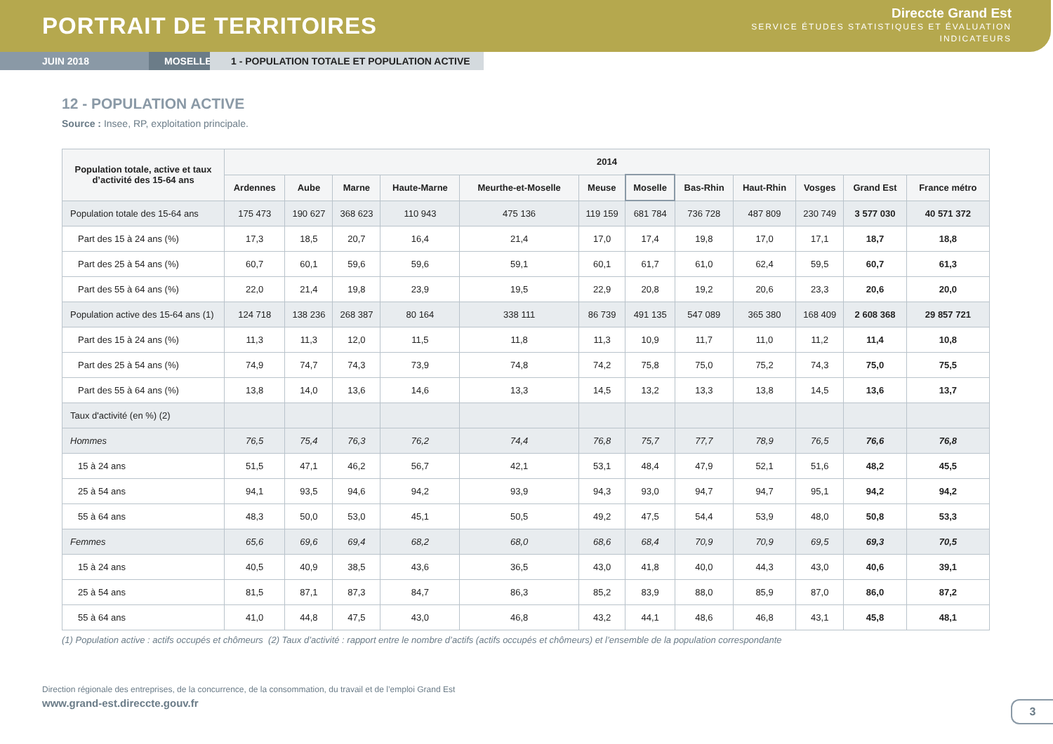PORTRAIT DE TERRITOIRES
Direccte Grand Est
SERVICE ÉTUDES STATISTIQUES ET ÉVALUATION
INDICATEURS
JUIN 2018 MOSELLE 1 - POPULATION TOTALE ET POPULATION ACTIVE
12 - POPULATION ACTIVE
Source : Insee, RP, exploitation principale.
| Population totale, active et taux d’activité des 15-64 ans | 2014 | | | | | | | | | | | |
| --- | --- | --- | --- | --- | --- | --- | --- | --- | --- | --- | --- | --- |
| | Ardennes | Aube | Marne | Haute-Marne | Meurthe-et-Moselle | Meuse | Moselle | Bas-Rhin | Haut-Rhin | Vosges | Grand Est | France métro |
| Population totale des 15-64 ans | 175 473 | 190 627 | 368 623 | 110 943 | 475 136 | 119 159 | 681 784 | 736 728 | 487 809 | 230 749 | 3 577 030 | 40 571 372 |
| Part des 15 à 24 ans (%) | 17,3 | 18,5 | 20,7 | 16,4 | 21,4 | 17,0 | 17,4 | 19,8 | 17,0 | 17,1 | 18,7 | 18,8 |
| Part des 25 à 54 ans (%) | 60,7 | 60,1 | 59,6 | 59,6 | 59,1 | 60,1 | 61,7 | 61,0 | 62,4 | 59,5 | 60,7 | 61,3 |
| Part des 55 à 64 ans (%) | 22,0 | 21,4 | 19,8 | 23,9 | 19,5 | 22,9 | 20,8 | 19,2 | 20,6 | 23,3 | 20,6 | 20,0 |
| Population active des 15-64 ans (1) | 124 718 | 138 236 | 268 387 | 80 164 | 338 111 | 86 739 | 491 135 | 547 089 | 365 380 | 168 409 | 2 608 368 | 29 857 721 |
| Part des 15 à 24 ans (%) | 11,3 | 11,3 | 12,0 | 11,5 | 11,8 | 11,3 | 10,9 | 11,7 | 11,0 | 11,2 | 11,4 | 10,8 |
| Part des 25 à 54 ans (%) | 74,9 | 74,7 | 74,3 | 73,9 | 74,8 | 74,2 | 75,8 | 75,0 | 75,2 | 74,3 | 75,0 | 75,5 |
| Part des 55 à 64 ans (%) | 13,8 | 14,0 | 13,6 | 14,6 | 13,3 | 14,5 | 13,2 | 13,3 | 13,8 | 14,5 | 13,6 | 13,7 |
| Taux d'activité (en %) (2) | | | | | | | | | | | | |
| Hommes | 76,5 | 75,4 | 76,3 | 76,2 | 74,4 | 76,8 | 75,7 | 77,7 | 78,9 | 76,5 | 76,6 | 76,8 |
| 15 à 24 ans | 51,5 | 47,1 | 46,2 | 56,7 | 42,1 | 53,1 | 48,4 | 47,9 | 52,1 | 51,6 | 48,2 | 45,5 |
| 25 à 54 ans | 94,1 | 93,5 | 94,6 | 94,2 | 93,9 | 94,3 | 93,0 | 94,7 | 94,7 | 95,1 | 94,2 | 94,2 |
| 55 à 64 ans | 48,3 | 50,0 | 53,0 | 45,1 | 50,5 | 49,2 | 47,5 | 54,4 | 53,9 | 48,0 | 50,8 | 53,3 |
| Femmes | 65,6 | 69,6 | 69,4 | 68,2 | 68,0 | 68,6 | 68,4 | 70,9 | 70,9 | 69,5 | 69,3 | 70,5 |
| 15 à 24 ans | 40,5 | 40,9 | 38,5 | 43,6 | 36,5 | 43,0 | 41,8 | 40,0 | 44,3 | 43,0 | 40,6 | 39,1 |
| 25 à 54 ans | 81,5 | 87,1 | 87,3 | 84,7 | 86,3 | 85,2 | 83,9 | 88,0 | 85,9 | 87,0 | 86,0 | 87,2 |
| 55 à 64 ans | 41,0 | 44,8 | 47,5 | 43,0 | 46,8 | 43,2 | 44,1 | 48,6 | 46,8 | 43,1 | 45,8 | 48,1 |
(1) Population active : actifs occupés et chômeurs (2) Taux d’activité : rapport entre le nombre d’actifs (actifs occupés et chômeurs) et l’ensemble de la population correspondante
Direction régionale des entreprises, de la concurrence, de la consommation, du travail et de l’emploi Grand Est
www.grand-est.direccte.gouv.fr
3